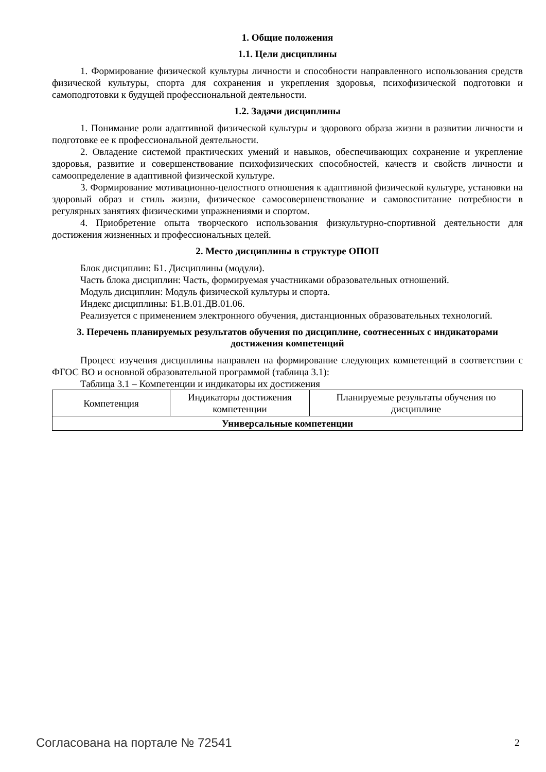1. Общие положения
1.1. Цели дисциплины
1. Формирование физической культуры личности и способности направленного использования средств физической культуры, спорта для сохранения и укрепления здоровья, психофизической подготовки и самоподготовки к будущей профессиональной деятельности.
1.2. Задачи дисциплины
1. Понимание роли адаптивной физической культуры и здорового образа жизни в развитии личности и подготовке ее к профессиональной деятельности.
2. Овладение системой практических умений и навыков, обеспечивающих сохранение и укрепление здоровья, развитие и совершенствование психофизических способностей, качеств и свойств личности и самоопределение в адаптивной физической культуре.
3. Формирование мотивационно-целостного отношения к адаптивной физической культуре, установки на здоровый образ и стиль жизни, физическое самосовершенствование и самовоспитание потребности в регулярных занятиях физическими упражнениями и спортом.
4. Приобретение опыта творческого использования физкультурно-спортивной деятельности для достижения жизненных и профессиональных целей.
2. Место дисциплины в структуре ОПОП
Блок дисциплин: Б1. Дисциплины (модули).
Часть блока дисциплин: Часть, формируемая участниками образовательных отношений.
Модуль дисциплин: Модуль физической культуры и спорта.
Индекс дисциплины: Б1.В.01.ДВ.01.06.
Реализуется с применением электронного обучения, дистанционных образовательных технологий.
3. Перечень планируемых результатов обучения по дисциплине, соотнесенных с индикаторами достижения компетенций
Процесс изучения дисциплины направлен на формирование следующих компетенций в соответствии с ФГОС ВО и основной образовательной программой (таблица 3.1):
Таблица 3.1 – Компетенции и индикаторы их достижения
| Компетенция | Индикаторы достижения компетенции | Планируемые результаты обучения по дисциплине |
| --- | --- | --- |
| Универсальные компетенции | | |
Согласована на портале № 72541 2